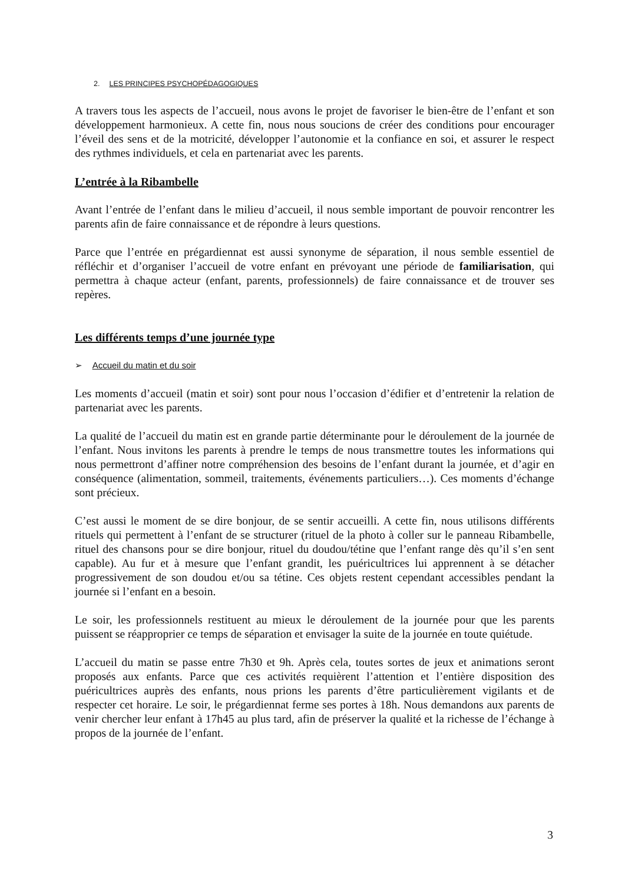2. LES PRINCIPES PSYCHOPÉDAGOGIQUES
A travers tous les aspects de l’accueil, nous avons le projet de favoriser le bien-être de l’enfant et son développement harmonieux. A cette fin, nous nous soucions de créer des conditions pour encourager l’éveil des sens et de la motricité, développer l’autonomie et la confiance en soi, et assurer le respect des rythmes individuels, et cela en partenariat avec les parents.
L’entrée à la Ribambelle
Avant l’entrée de l’enfant dans le milieu d’accueil, il nous semble important de pouvoir rencontrer les parents afin de faire connaissance et de répondre à leurs questions.
Parce que l’entrée en prégardiennat est aussi synonyme de séparation, il nous semble essentiel de réfléchir et d’organiser l’accueil de votre enfant en prévoyant une période de familiarisation, qui permettra à chaque acteur (enfant, parents, professionnels) de faire connaissance et de trouver ses repères.
Les différents temps d’une journée type
➢ Accueil du matin et du soir
Les moments d’accueil (matin et soir) sont pour nous l’occasion d’édifier et d’entretenir la relation de partenariat avec les parents.
La qualité de l’accueil du matin est en grande partie déterminante pour le déroulement de la journée de l’enfant. Nous invitons les parents à prendre le temps de nous transmettre toutes les informations qui nous permettront d’affiner notre compréhension des besoins de l’enfant durant la journée, et d’agir en conséquence (alimentation, sommeil, traitements, événements particuliers…). Ces moments d’échange sont précieux.
C’est aussi le moment de se dire bonjour, de se sentir accueilli. A cette fin, nous utilisons différents rituels qui permettent à l’enfant de se structurer (rituel de la photo à coller sur le panneau Ribambelle, rituel des chansons pour se dire bonjour, rituel du doudou/tétine que l’enfant range dès qu’il s’en sent capable). Au fur et à mesure que l’enfant grandit, les puéricultrices lui apprennent à se détacher progressivement de son doudou et/ou sa tétine. Ces objets restent cependant accessibles pendant la journée si l’enfant en a besoin.
Le soir, les professionnels restituent au mieux le déroulement de la journée pour que les parents puissent se réapproprier ce temps de séparation et envisager la suite de la journée en toute quiétude.
L’accueil du matin se passe entre 7h30 et 9h. Après cela, toutes sortes de jeux et animations seront proposés aux enfants. Parce que ces activités requièrent l’attention et l’entière disposition des puéricultrices auprès des enfants, nous prions les parents d’être particulièrement vigilants et de respecter cet horaire. Le soir, le prégardiennat ferme ses portes à 18h. Nous demandons aux parents de venir chercher leur enfant à 17h45 au plus tard, afin de préserver la qualité et la richesse de l’échange à propos de la journée de l’enfant.
3